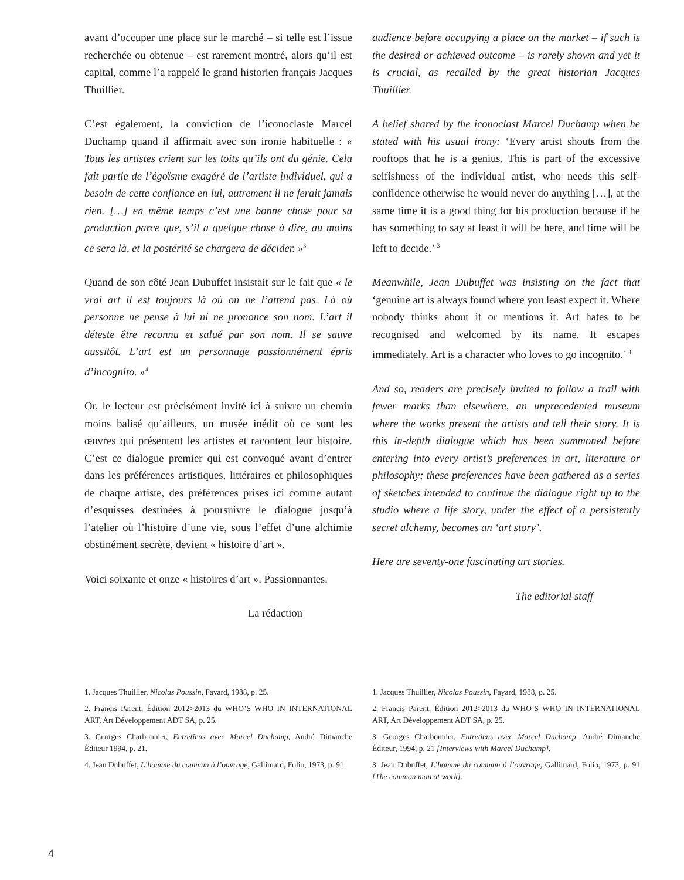avant d’occuper une place sur le marché – si telle est l’issue recherchée ou obtenue – est rarement montré, alors qu’il est capital, comme l’a rappelé le grand historien français Jacques Thuillier.
C’est également, la conviction de l’iconoclaste Marcel Duchamp quand il affirmait avec son ironie habituelle : « Tous les artistes crient sur les toits qu’ils ont du génie. Cela fait partie de l’égoïsme exagéré de l’artiste individuel, qui a besoin de cette confiance en lui, autrement il ne ferait jamais rien. […] en même temps c’est une bonne chose pour sa production parce que, s’il a quelque chose à dire, au moins ce sera là, et la postérité se chargera de décider. »<sup>3</sup>
Quand de son côté Jean Dubuffet insistait sur le fait que « le vrai art il est toujours là où on ne l’attend pas. Là où personne ne pense à lui ni ne prononce son nom. L’art il déteste être reconnu et salué par son nom. Il se sauve aussitôt. L’art est un personnage passionnément épris d’incognito. »<sup>4</sup>
Or, le lecteur est précisément invité ici à suivre un chemin moins balisé qu’ailleurs, un musée inédit où ce sont les œuvres qui présentent les artistes et racontent leur histoire. C’est ce dialogue premier qui est convoqué avant d’entrer dans les préférences artistiques, littéraires et philosophiques de chaque artiste, des préférences prises ici comme autant d’esquisses destinées à poursuivre le dialogue jusqu’à l’atelier où l’histoire d’une vie, sous l’effet d’une alchimie obstinément secrète, devient « histoire d’art ».
Voici soixante et onze « histoires d’art ». Passionnantes.
La rédaction
audience before occupying a place on the market – if such is the desired or achieved outcome – is rarely shown and yet it is crucial, as recalled by the great historian Jacques Thuillier.
A belief shared by the iconoclast Marcel Duchamp when he stated with his usual irony: ‘Every artist shouts from the rooftops that he is a genius. This is part of the excessive selfishness of the individual artist, who needs this self-confidence otherwise he would never do anything […], at the same time it is a good thing for his production because if he has something to say at least it will be here, and time will be left to decide.’ <sup>3</sup>
Meanwhile, Jean Dubuffet was insisting on the fact that ‘genuine art is always found where you least expect it. Where nobody thinks about it or mentions it. Art hates to be recognised and welcomed by its name. It escapes immediately. Art is a character who loves to go incognito.’ <sup>4</sup>
And so, readers are precisely invited to follow a trail with fewer marks than elsewhere, an unprecedented museum where the works present the artists and tell their story. It is this in-depth dialogue which has been summoned before entering into every artist’s preferences in art, literature or philosophy; these preferences have been gathered as a series of sketches intended to continue the dialogue right up to the studio where a life story, under the effect of a persistently secret alchemy, becomes an ‘art story’.
Here are seventy-one fascinating art stories.
The editorial staff
1. Jacques Thuillier, Nicolas Poussin, Fayard, 1988, p. 25.
2. Francis Parent, Édition 2012>2013 du WHO’S WHO IN INTERNATIONAL ART, Art Développement ADT SA, p. 25.
3. Georges Charbonnier, Entretiens avec Marcel Duchamp, André Dimanche Éditeur 1994, p. 21.
4. Jean Dubuffet, L’homme du commun à l’ouvrage, Gallimard, Folio, 1973, p. 91.
1. Jacques Thuillier, Nicolas Poussin, Fayard, 1988, p. 25.
2. Francis Parent, Édition 2012>2013 du WHO’S WHO IN INTERNATIONAL ART, Art Développement ADT SA, p. 25.
3. Georges Charbonnier, Entretiens avec Marcel Duchamp, André Dimanche Éditeur, 1994, p. 21 [Interviews with Marcel Duchamp].
3. Jean Dubuffet, L’homme du commun à l’ouvrage, Gallimard, Folio, 1973, p. 91 [The common man at work].
4